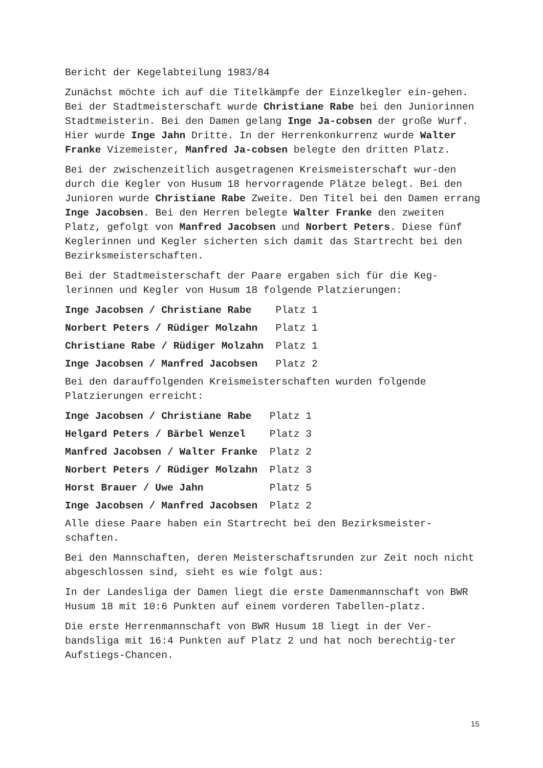Bericht der Kegelabteilung 1983/84
Zunächst möchte ich auf die Titelkämpfe der Einzelkegler ein-gehen. Bei der Stadtmeisterschaft wurde Christiane Rabe bei den Juniorinnen Stadtmeisterin. Bei den Damen gelang Inge Ja-cobsen der große Wurf. Hier wurde Inge Jahn Dritte. In der Herrenkonkurrenz wurde Walter Franke Vizemeister, Manfred Ja-cobsen belegte den dritten Platz.
Bei der zwischenzeitlich ausgetragenen Kreismeisterschaft wur-den durch die Kegler von Husum 18 hervorragende Plätze belegt. Bei den Junioren wurde Christiane Rabe Zweite. Den Titel bei den Damen errang Inge Jacobsen. Bei den Herren belegte Walter Franke den zweiten Platz, gefolgt von Manfred Jacobsen und Norbert Peters. Diese fünf Keglerinnen und Kegler sicherten sich damit das Startrecht bei den Bezirksmeisterschaften.
Bei der Stadtmeisterschaft der Paare ergaben sich für die Keg-lerinnen und Kegler von Husum 18 folgende Platzierungen:
Inge Jacobsen / Christiane Rabe Platz 1
Norbert Peters / Rüdiger Molzahn Platz 1
Christiane Rabe / Rüdiger Molzahn Platz 1
Inge Jacobsen / Manfred Jacobsen Platz 2
Bei den darauffolgenden Kreismeisterschaften wurden folgende Platzierungen erreicht:
Inge Jacobsen / Christiane Rabe Platz 1
Helgard Peters / Bärbel Wenzel Platz 3
Manfred Jacobsen / Walter Franke Platz 2
Norbert Peters / Rüdiger Molzahn Platz 3
Horst Brauer / Uwe Jahn Platz 5
Inge Jacobsen / Manfred Jacobsen Platz 2
Alle diese Paare haben ein Startrecht bei den Bezirksmeister-schaften.
Bei den Mannschaften, deren Meisterschaftsrunden zur Zeit noch nicht abgeschlossen sind, sieht es wie folgt aus:
In der Landesliga der Damen liegt die erste Damenmannschaft von BWR Husum 18 mit 10:6 Punkten auf einem vorderen Tabellen-platz.
Die erste Herrenmannschaft von BWR Husum 18 liegt in der Ver-bandsliga mit 16:4 Punkten auf Platz 2 und hat noch berechtig-ter Aufstiegs-Chancen.
15